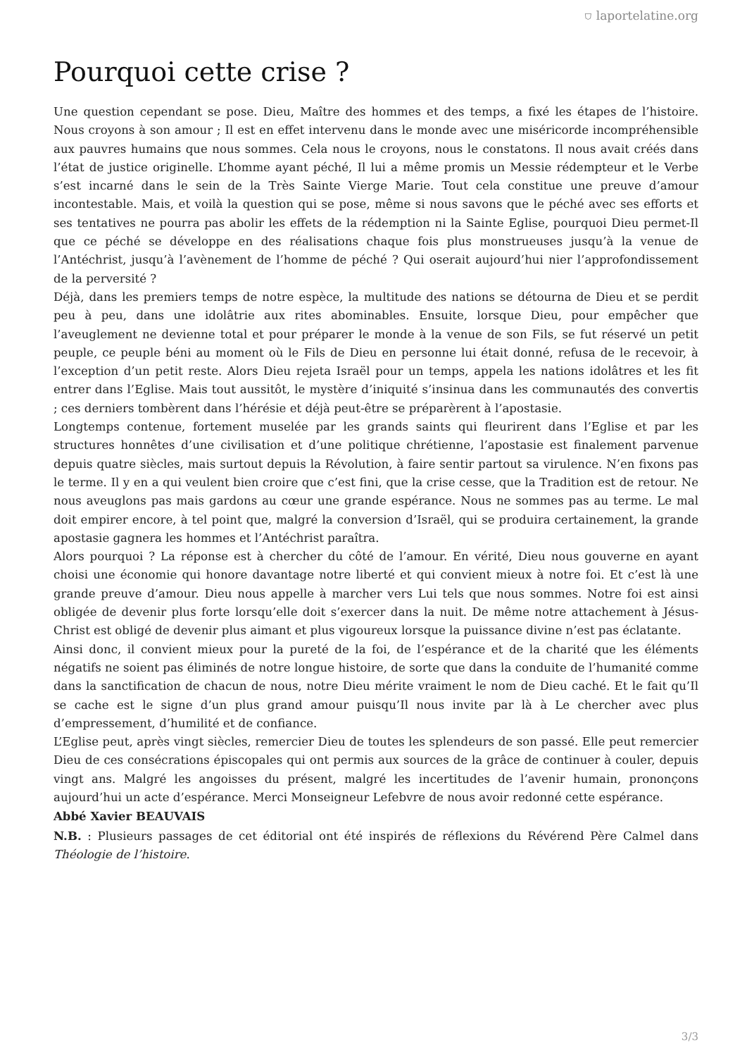⛉ laportelatine.org
Pourquoi cette crise ?
Une question cependant se pose. Dieu, Maître des hommes et des temps, a fixé les étapes de l’histoire. Nous croyons à son amour ; Il est en effet intervenu dans le monde avec une miséricorde incompréhensible aux pauvres humains que nous sommes. Cela nous le croyons, nous le constatons. Il nous avait créés dans l’état de justice originelle. L’homme ayant péché, Il lui a même promis un Messie rédempteur et le Verbe s’est incarné dans le sein de la Très Sainte Vierge Marie. Tout cela constitue une preuve d’amour incontestable. Mais, et voilà la question qui se pose, même si nous savons que le péché avec ses efforts et ses tentatives ne pourra pas abolir les effets de la rédemption ni la Sainte Eglise, pourquoi Dieu permet-Il que ce péché se développe en des réalisations chaque fois plus monstrueuses jusqu’à la venue de l’Antéchrist, jusqu’à l’avènement de l’homme de péché ? Qui oserait aujourd’hui nier l’approfondissement de la perversité ?
Déjà, dans les premiers temps de notre espèce, la multitude des nations se détourna de Dieu et se perdit peu à peu, dans une idolâtrie aux rites abominables. Ensuite, lorsque Dieu, pour empêcher que l’aveuglement ne devienne total et pour préparer le monde à la venue de son Fils, se fut réservé un petit peuple, ce peuple béni au moment où le Fils de Dieu en personne lui était donné, refusa de le recevoir, à l’exception d’un petit reste. Alors Dieu rejeta Israël pour un temps, appela les nations idolâtres et les fit entrer dans l’Eglise. Mais tout aussitôt, le mystère d’iniquité s’insinua dans les communautés des convertis ; ces derniers tombèrent dans l’hérésie et déjà peut-être se préparèrent à l’apostasie.
Longtemps contenue, fortement muselée par les grands saints qui fleurirent dans l’Eglise et par les structures honnêtes d’une civilisation et d’une politique chrétienne, l’apostasie est finalement parvenue depuis quatre siècles, mais surtout depuis la Révolution, à faire sentir partout sa virulence. N’en fixons pas le terme. Il y en a qui veulent bien croire que c’est fini, que la crise cesse, que la Tradition est de retour. Ne nous aveuglons pas mais gardons au cœur une grande espérance. Nous ne sommes pas au terme. Le mal doit empirer encore, à tel point que, malgré la conversion d’Israël, qui se produira certainement, la grande apostasie gagnera les hommes et l’Antéchrist paraîtra.
Alors pourquoi ? La réponse est à chercher du côté de l’amour. En vérité, Dieu nous gouverne en ayant choisi une économie qui honore davantage notre liberté et qui convient mieux à notre foi. Et c’est là une grande preuve d’amour. Dieu nous appelle à marcher vers Lui tels que nous sommes. Notre foi est ainsi obligée de devenir plus forte lorsqu’elle doit s’exercer dans la nuit. De même notre attachement à Jésus-Christ est obligé de devenir plus aimant et plus vigoureux lorsque la puissance divine n’est pas éclatante.
Ainsi donc, il convient mieux pour la pureté de la foi, de l’espérance et de la charité que les éléments négatifs ne soient pas éliminés de notre longue histoire, de sorte que dans la conduite de l’humanité comme dans la sanctification de chacun de nous, notre Dieu mérite vraiment le nom de Dieu caché. Et le fait qu’Il se cache est le signe d’un plus grand amour puisqu’Il nous invite par là à Le chercher avec plus d’empressement, d’humilité et de confiance.
L’Eglise peut, après vingt siècles, remercier Dieu de toutes les splendeurs de son passé. Elle peut remercier Dieu de ces consécrations épiscopales qui ont permis aux sources de la grâce de continuer à couler, depuis vingt ans. Malgré les angoisses du présent, malgré les incertitudes de l’avenir humain, prononçons aujourd’hui un acte d’espérance. Merci Monseigneur Lefebvre de nous avoir redonné cette espérance.
Abbé Xavier BEAUVAIS
N.B. : Plusieurs passages de cet éditorial ont été inspirés de réflexions du Révérend Père Calmel dans Théologie de l’histoire.
3/3